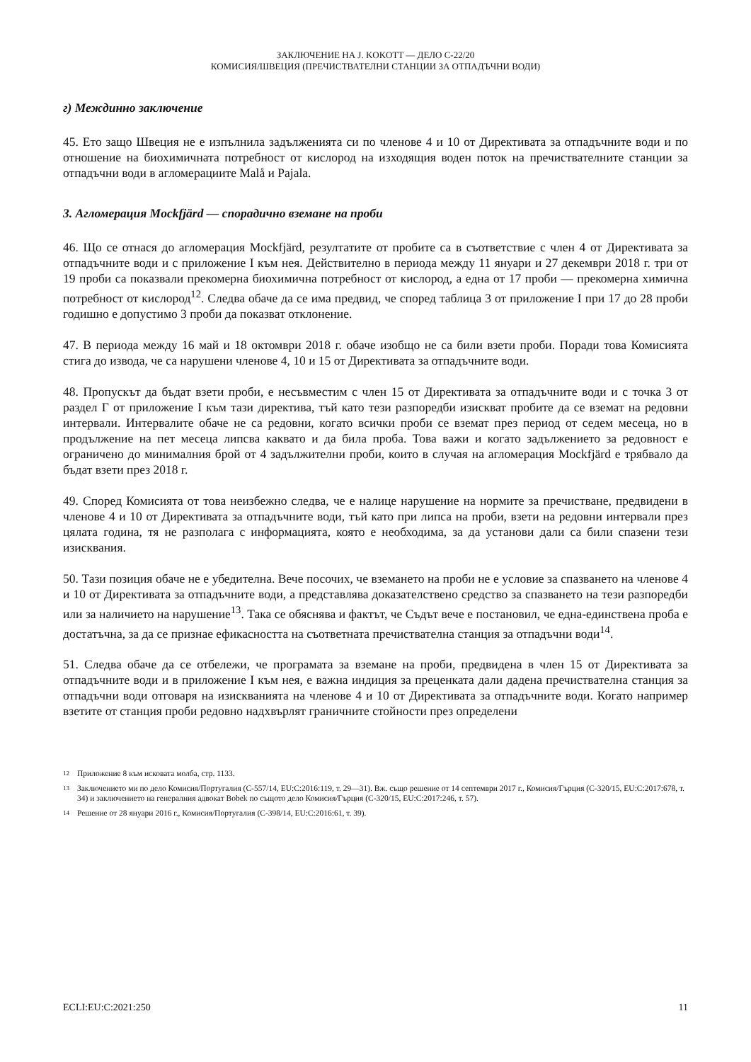ЗАКЛЮЧЕНИЕ НА J. KOKOTT — ДЕЛО C-22/20
КОМИСИЯ/ШВЕЦИЯ (ПРЕЧИСТВАТЕЛНИ СТАНЦИИ ЗА ОТПАДЪЧНИ ВОДИ)
г) Междинно заключение
45. Ето защо Швеция не е изпълнила задълженията си по членове 4 и 10 от Директивата за отпадъчните води и по отношение на биохимичната потребност от кислород на изходящия воден поток на пречиствателните станции за отпадъчни води в агломерациите Malå и Pajala.
3. Агломерация Mockfjärd — спорадично вземане на проби
46. Що се отнася до агломерация Mockfjärd, резултатите от пробите са в съответствие с член 4 от Директивата за отпадъчните води и с приложение I към нея. Действително в периода между 11 януари и 27 декември 2018 г. три от 19 проби са показвали прекомерна биохимична потребност от кислород, а една от 17 проби — прекомерна химична потребност от кислород<sup>12</sup>. Следва обаче да се има предвид, че според таблица 3 от приложение I при 17 до 28 проби годишно е допустимо 3 проби да показват отклонение.
47. В периода между 16 май и 18 октомври 2018 г. обаче изобщо не са били взети проби. Поради това Комисията стига до извода, че са нарушени членове 4, 10 и 15 от Директивата за отпадъчните води.
48. Пропускът да бъдат взети проби, е несъвместим с член 15 от Директивата за отпадъчните води и с точка 3 от раздел Г от приложение I към тази директива, тъй като тези разпоредби изискват пробите да се вземат на редовни интервали. Интервалите обаче не са редовни, когато всички проби се вземат през период от седем месеца, но в продължение на пет месеца липсва каквато и да била проба. Това важи и когато задължението за редовност е ограничено до минималния брой от 4 задължителни проби, които в случая на агломерация Mockfjärd е трябвало да бъдат взети през 2018 г.
49. Според Комисията от това неизбежно следва, че е налице нарушение на нормите за пречистване, предвидени в членове 4 и 10 от Директивата за отпадъчните води, тъй като при липса на проби, взети на редовни интервали през цялата година, тя не разполага с информацията, която е необходима, за да установи дали са били спазени тези изисквания.
50. Тази позиция обаче не е убедителна. Вече посочих, че вземането на проби не е условие за спазването на членове 4 и 10 от Директивата за отпадъчните води, а представлява доказателствено средство за спазването на тези разпоредби или за наличието на нарушение<sup>13</sup>. Така се обяснява и фактът, че Съдът вече е постановил, че една-единствена проба е достатъчна, за да се признае ефикасността на съответната пречиствателна станция за отпадъчни води<sup>14</sup>.
51. Следва обаче да се отбележи, че програмата за вземане на проби, предвидена в член 15 от Директивата за отпадъчните води и в приложение I към нея, е важна индиция за преценката дали дадена пречиствателна станция за отпадъчни води отговаря на изискванията на членове 4 и 10 от Директивата за отпадъчните води. Когато например взетите от станция проби редовно надхвърлят граничните стойности през определени
12 Приложение 8 към исковата молба, стр. 1133.
13 Заключението ми по дело Комисия/Португалия (C-557/14, EU:C:2016:119, т. 29—31). Вж. също решение от 14 септември 2017 г., Комисия/Гърция (C-320/15, EU:C:2017:678, т. 34) и заключението на генералния адвокат Bobek по същото дело Комисия/Гърция (C-320/15, EU:C:2017:246, т. 57).
14 Решение от 28 януари 2016 г., Комисия/Португалия (C-398/14, EU:C:2016:61, т. 39).
ECLI:EU:C:2021:250 11